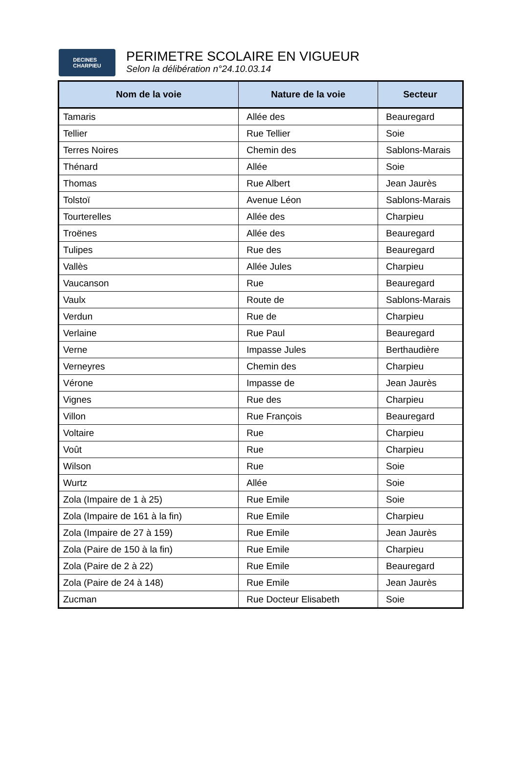DECINES
CHARPIEU
PERIMETRE SCOLAIRE EN VIGUEUR
Selon la délibération n°24.10.03.14
| Nom de la voie | Nature de la voie | Secteur |
| --- | --- | --- |
| Tamaris | Allée des | Beauregard |
| Tellier | Rue Tellier | Soie |
| Terres Noires | Chemin des | Sablons-Marais |
| Thénard | Allée | Soie |
| Thomas | Rue Albert | Jean Jaurès |
| Tolstoï | Avenue Léon | Sablons-Marais |
| Tourterelles | Allée des | Charpieu |
| Troënes | Allée des | Beauregard |
| Tulipes | Rue des | Beauregard |
| Vallès | Allée Jules | Charpieu |
| Vaucanson | Rue | Beauregard |
| Vaulx | Route de | Sablons-Marais |
| Verdun | Rue de | Charpieu |
| Verlaine | Rue Paul | Beauregard |
| Verne | Impasse Jules | Berthaudière |
| Verneyres | Chemin des | Charpieu |
| Vérone | Impasse de | Jean Jaurès |
| Vignes | Rue des | Charpieu |
| Villon | Rue François | Beauregard |
| Voltaire | Rue | Charpieu |
| Voût | Rue | Charpieu |
| Wilson | Rue | Soie |
| Wurtz | Allée | Soie |
| Zola (Impaire de 1 à 25) | Rue Emile | Soie |
| Zola (Impaire de 161 à la fin) | Rue Emile | Charpieu |
| Zola (Impaire de 27 à 159) | Rue Emile | Jean Jaurès |
| Zola (Paire de 150 à la fin) | Rue Emile | Charpieu |
| Zola (Paire de 2 à 22) | Rue Emile | Beauregard |
| Zola (Paire de 24 à 148) | Rue Emile | Jean Jaurès |
| Zucman | Rue Docteur Elisabeth | Soie |